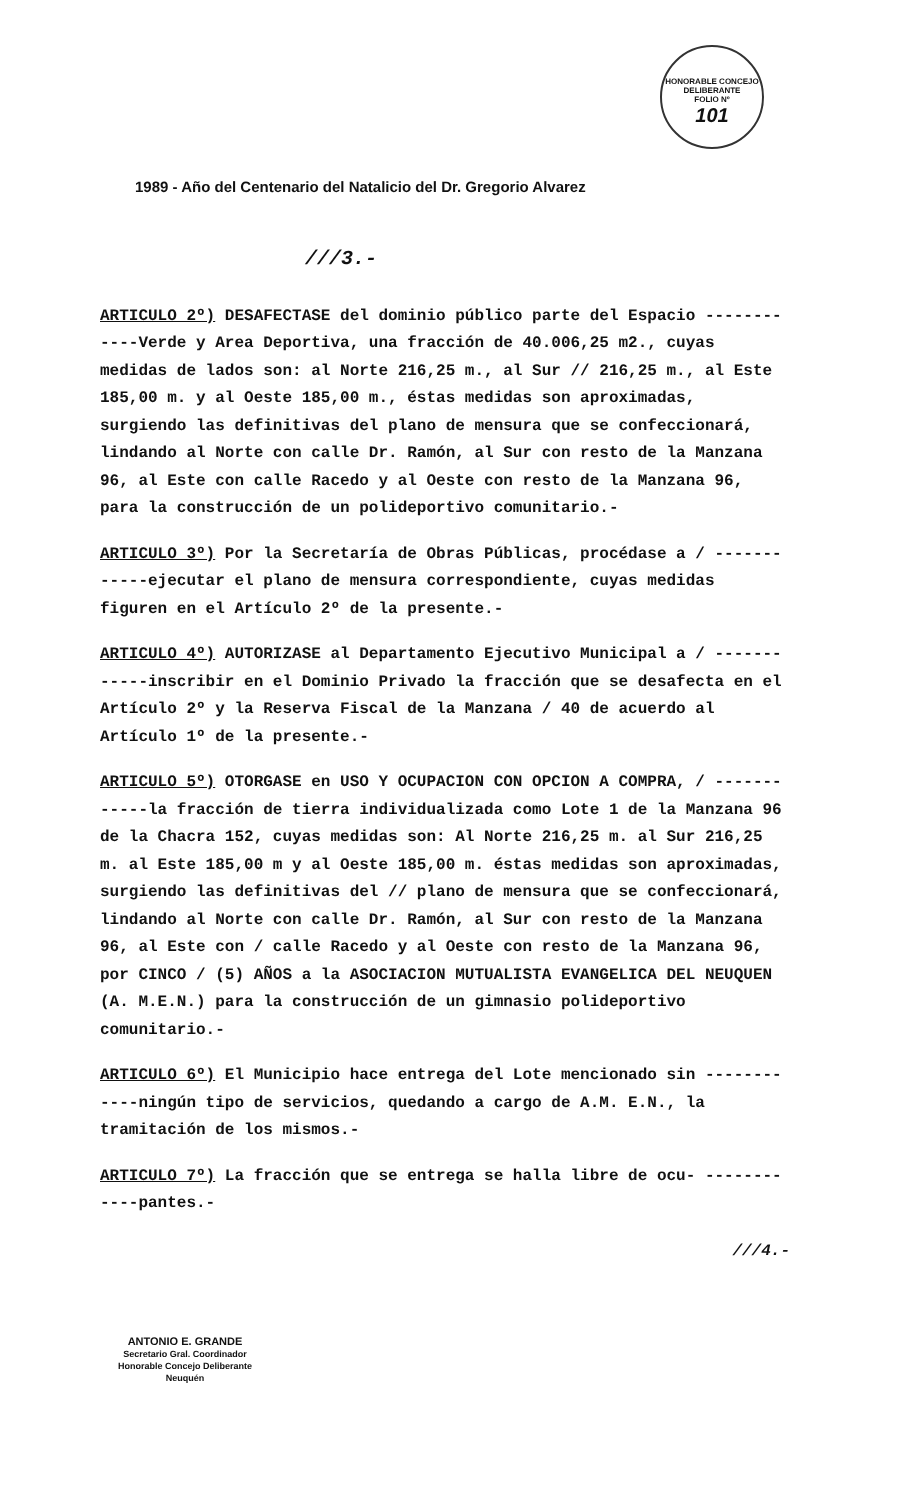HONORABLE CONCEJO DELIBERANTE
FOLIO Nº
101
1989 - Año del Centenario del Natalicio del Dr. Gregorio Alvarez
///3.-
ARTICULO 2º) DESAFECTASE del dominio público parte del Espacio ------------Verde y Area Deportiva, una fracción de 40.006,25 m2., cuyas medidas de lados son: al Norte 216,25 m., al Sur // 216,25 m., al Este 185,00 m. y al Oeste 185,00 m., éstas medidas son aproximadas, surgiendo las definitivas del plano de mensura que se confeccionará, lindando al Norte con calle Dr. Ramón, al Sur con resto de la Manzana 96, al Este con calle Racedo y al Oeste con resto de la Manzana 96, para la construcción de un polideportivo comunitario.-
ARTICULO 3º) Por la Secretaría de Obras Públicas, procédase a / ------------ejecutar el plano de mensura correspondiente, cuyas medidas figuren en el Artículo 2º de la presente.-
ARTICULO 4º) AUTORIZASE al Departamento Ejecutivo Municipal a / ------------inscribir en el Dominio Privado la fracción que se desafecta en el Artículo 2º y la Reserva Fiscal de la Manzana / 40 de acuerdo al Artículo 1º de la presente.-
ARTICULO 5º) OTORGASE en USO Y OCUPACION CON OPCION A COMPRA, / ------------la fracción de tierra individualizada como Lote 1 de la Manzana 96 de la Chacra 152, cuyas medidas son: Al Norte 216,25 m. al Sur 216,25 m. al Este 185,00 m y al Oeste 185,00 m. éstas medidas son aproximadas, surgiendo las definitivas del // plano de mensura que se confeccionará, lindando al Norte con calle Dr. Ramón, al Sur con resto de la Manzana 96, al Este con / calle Racedo y al Oeste con resto de la Manzana 96, por CINCO / (5) AÑOS a la ASOCIACION MUTUALISTA EVANGELICA DEL NEUQUEN (A. M.E.N.) para la construcción de un gimnasio polideportivo comunitario.-
ARTICULO 6º) El Municipio hace entrega del Lote mencionado sin ------------ningún tipo de servicios, quedando a cargo de A.M. E.N., la tramitación de los mismos.-
ARTICULO 7º) La fracción que se entrega se halla libre de ocu- ------------pantes.-
///4.-
ANTONIO E. GRANDE
Secretario Gral. Coordinador
Honorable Concejo Deliberante
Neuquén